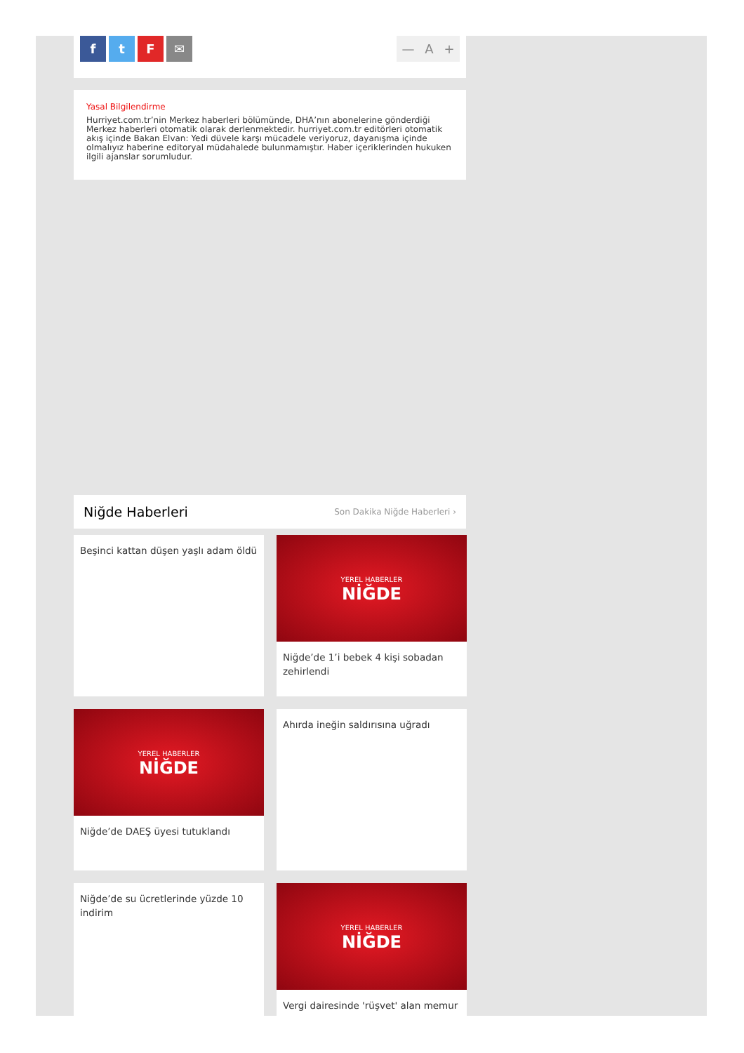f t F ✉ — A +
Yasal Bilgilendirme
Hurriyet.com.tr’nin Merkez haberleri bölümünde, DHA’nın abonelerine gönderdiği Merkez haberleri otomatik olarak derlenmektedir. hurriyet.com.tr editörleri otomatik akış içinde Bakan Elvan: Yedi düvele karşı mücadele veriyoruz, dayanışma içinde olmalıyız haberine editoryal müdahalede bulunmamıştır. Haber içeriklerinden hukuken ilgili ajanslar sorumludur.
Niğde Haberleri Son Dakika Niğde Haberleri ›
Beşinci kattan düşen yaşlı adam öldü
YEREL HABERLER
NİĞDE
Niğde’de 1’i bebek 4 kişi sobadan zehirlendi
YEREL HABERLER
NİĞDE
Niğde’de DAEŞ üyesi tutuklandı
Ahırda ineğin saldırısına uğradı
Niğde’de su ücretlerinde yüzde 10 indirim
YEREL HABERLER
NİĞDE
Vergi dairesinde 'rüşvet' alan memur